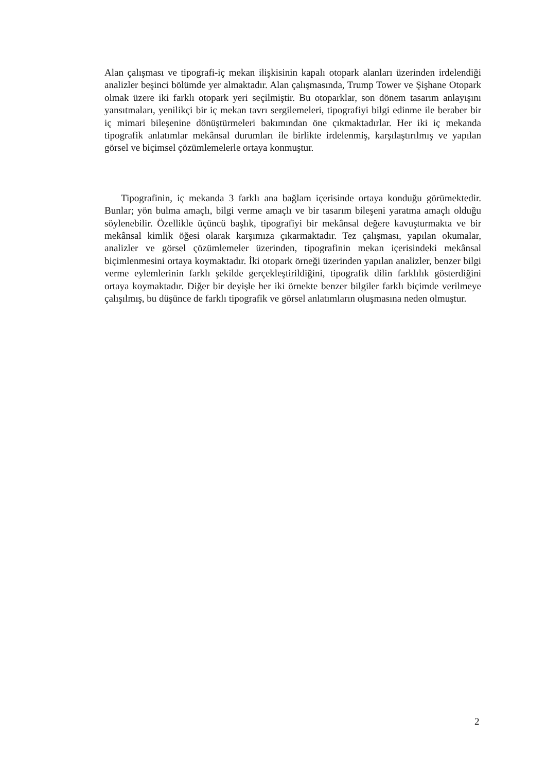Alan çalışması ve tipografi-iç mekan ilişkisinin kapalı otopark alanları üzerinden irdelendiği analizler beşinci bölümde yer almaktadır. Alan çalışmasında, Trump Tower ve Şişhane Otopark olmak üzere iki farklı otopark yeri seçilmiştir. Bu otoparklar, son dönem tasarım anlayışını yansıtmaları, yenilikçi bir iç mekan tavrı sergilemeleri, tipografiyi bilgi edinme ile beraber bir iç mimari bileşenine dönüştürmeleri bakımından öne çıkmaktadırlar. Her iki iç mekanda tipografik anlatımlar mekânsal durumları ile birlikte irdelenmiş, karşılaştırılmış ve yapılan görsel ve biçimsel çözümlemelerle ortaya konmuştur.
Tipografinin, iç mekanda 3 farklı ana bağlam içerisinde ortaya konduğu görümektedir. Bunlar; yön bulma amaçlı, bilgi verme amaçlı ve bir tasarım bileşeni yaratma amaçlı olduğu söylenebilir. Özellikle üçüncü başlık, tipografiyi bir mekânsal değere kavuşturmakta ve bir mekânsal kimlik öğesi olarak karşımıza çıkarmaktadır. Tez çalışması, yapılan okumalar, analizler ve görsel çözümlemeler üzerinden, tipografinin mekan içerisindeki mekânsal biçimlenmesini ortaya koymaktadır. İki otopark örneği üzerinden yapılan analizler, benzer bilgi verme eylemlerinin farklı şekilde gerçekleştirildiğini, tipografik dilin farklılık gösterdiğini ortaya koymaktadır. Diğer bir deyişle her iki örnekte benzer bilgiler farklı biçimde verilmeye çalışılmış, bu düşünce de farklı tipografik ve görsel anlatımların oluşmasına neden olmuştur.
2